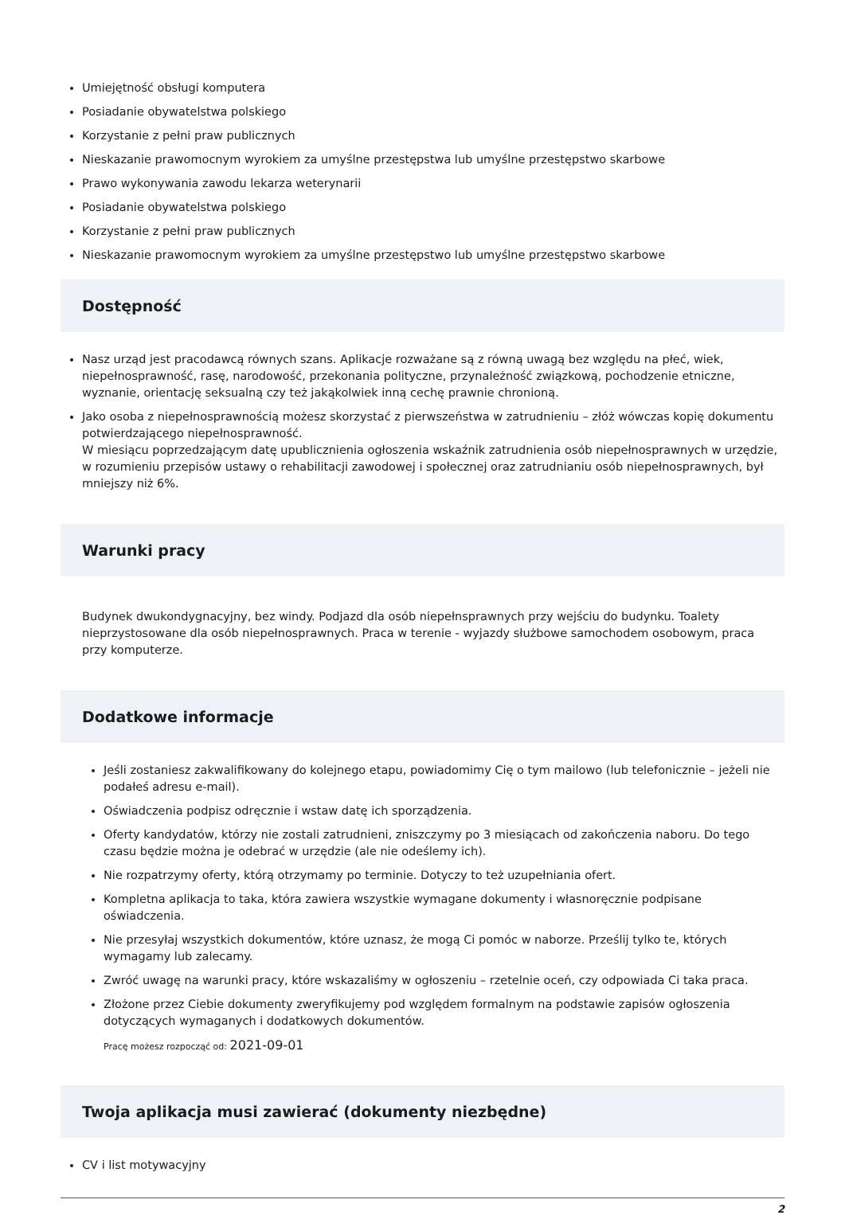Umiejętność obsługi komputera
Posiadanie obywatelstwa polskiego
Korzystanie z pełni praw publicznych
Nieskazanie prawomocnym wyrokiem za umyślne przestępstwa lub umyślne przestępstwo skarbowe
Prawo wykonywania zawodu lekarza weterynarii
Posiadanie obywatelstwa polskiego
Korzystanie z pełni praw publicznych
Nieskazanie prawomocnym wyrokiem za umyślne przestępstwo lub umyślne przestępstwo skarbowe
Dostępność
Nasz urząd jest pracodawcą równych szans. Aplikacje rozważane są z równą uwagą bez względu na płeć, wiek, niepełnosprawność, rasę, narodowość, przekonania polityczne, przynależność związkową, pochodzenie etniczne, wyznanie, orientację seksualną czy też jakąkolwiek inną cechę prawnie chronioną.
Jako osoba z niepełnosprawnością możesz skorzystać z pierwszeństwa w zatrudnieniu – złóż wówczas kopię dokumentu potwierdzającego niepełnosprawność.
W miesiącu poprzedzającym datę upublicznienia ogłoszenia wskaźnik zatrudnienia osób niepełnosprawnych w urzędzie, w rozumieniu przepisów ustawy o rehabilitacji zawodowej i społecznej oraz zatrudnianiu osób niepełnosprawnych, był mniejszy niż 6%.
Warunki pracy
Budynek dwukondygnacyjny, bez windy. Podjazd dla osób niepełnsprawnych przy wejściu do budynku. Toalety nieprzystosowane dla osób niepełnosprawnych. Praca w terenie - wyjazdy służbowe samochodem osobowym, praca przy komputerze.
Dodatkowe informacje
Jeśli zostaniesz zakwalifikowany do kolejnego etapu, powiadomimy Cię o tym mailowo (lub telefonicznie – jeżeli nie podałeś adresu e-mail).
Oświadczenia podpisz odręcznie i wstaw datę ich sporządzenia.
Oferty kandydatów, którzy nie zostali zatrudnieni, zniszczymy po 3 miesiącach od zakończenia naboru. Do tego czasu będzie można je odebrać w urzędzie (ale nie odeślemy ich).
Nie rozpatrzymy oferty, którą otrzymamy po terminie. Dotyczy to też uzupełniania ofert.
Kompletna aplikacja to taka, która zawiera wszystkie wymagane dokumenty i własnoręcznie podpisane oświadczenia.
Nie przesyłaj wszystkich dokumentów, które uznasz, że mogą Ci pomóc w naborze. Prześlij tylko te, których wymagamy lub zalecamy.
Zwróć uwagę na warunki pracy, które wskazaliśmy w ogłoszeniu – rzetelnie oceń, czy odpowiada Ci taka praca.
Złożone przez Ciebie dokumenty zweryfikujemy pod względem formalnym na podstawie zapisów ogłoszenia dotyczących wymaganych i dodatkowych dokumentów.
Pracę możesz rozpocząć od: 2021-09-01
Twoja aplikacja musi zawierać (dokumenty niezbędne)
CV i list motywacyjny
2